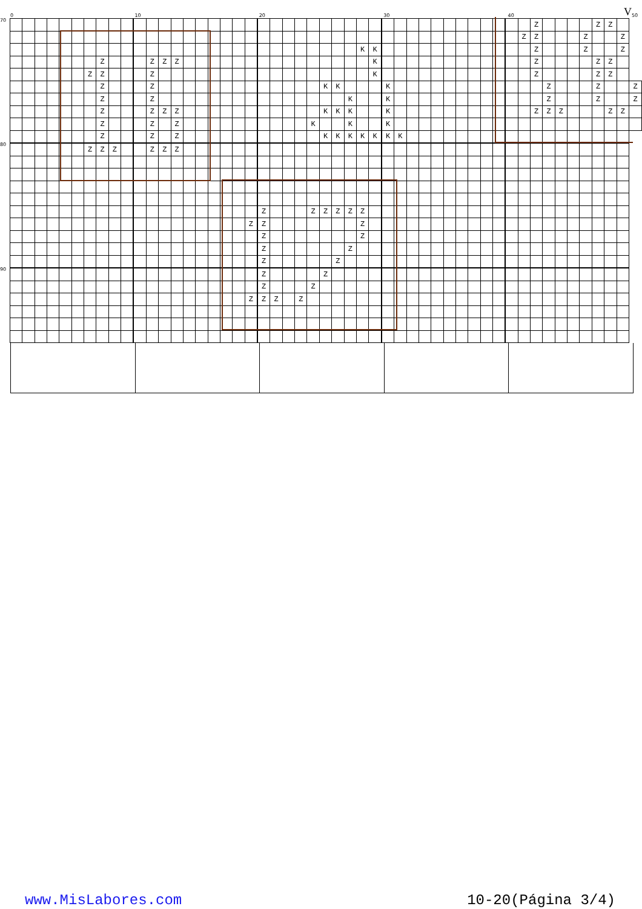0 10 20 30 40 V 50
| 70 | | | | | | | | | | | | | | | | | | | | | | | | | | | | | | | | | | | | | | | | | | | Z | | | | | Z | Z | | |
| | | | | | | | | | | | | | | | | | | | | | | | | | | | | | | | | | | | | | | | | | | Z | Z | | | | Z | | | Z | |
| | | | | | | | | | | | | | | | | | | | | | | | | | | | | | K | K | | | | | | | | | | | | | Z | | | | Z | | | Z | |
| | | | | | | | | Z | | | | Z | Z | Z | | | | | | | | | | | | | | | | K | | | | | | | | | | | | | Z | | | | | Z | Z | | |
| | | | | | | | Z | Z | | | | Z | | | | | | | | | | | | | | | | | | K | | | | | | | | | | | | | Z | | | | | Z | Z | | |
| | | | | | | | | Z | | | | Z | | | | | | | | | | | | | | K | K | | | | K | | | | | | | | | | | | | Z | | | | Z | | | Z |
| | | | | | | | | Z | | | | Z | | | | | | | | | | | | | | | | K | | | K | | | | | | | | | | | | | Z | | | | Z | | | Z |
| | | | | | | | | Z | | | | Z | Z | Z | | | | | | | | | | | | K | K | K | | | K | | | | | | | | | | | | Z | Z | Z | | | | Z | Z | |
| | | | | | | | | Z | | | | Z | | Z | | | | | | | | | | | K | | | K | | | K | | | | | | | | | | | | | | | | | | | | |
| | | | | | | | | Z | | | | Z | | Z | | | | | | | | | | | | K | K | K | K | K | K | K | | | | | | | | | | | | | | | | | | | |
| 80 | | | | | | | Z | Z | Z | | | Z | Z | Z | | | | | | | | | | | | | | | | | | | | | | | | | | | | | | | | | | | | | |
| | | | | | | | | | | | | | | | | | | | | | Z | | | | Z | Z | Z | Z | Z | | | | | | | | | | | | | | | | | | | | | | |
| | | | | | | | | | | | | | | | | | | | | Z | Z | | | | | | | | Z | | | | | | | | | | | | | | | | | | | | | | |
| | | | | | | | | | | | | | | | | | | | | | Z | | | | | | | | Z | | | | | | | | | | | | | | | | | | | | | | |
| | | | | | | | | | | | | | | | | | | | | | Z | | | | | | | Z | | | | | | | | | | | | | | | | | | | | | | | |
| | | | | | | | | | | | | | | | | | | | | | Z | | | | | | Z | | | | | | | | | | | | | | | | | | | | | | | | |
| 90 | | | | | | | | | | | | | | | | | | | | | Z | | | | | Z | | | | | | | | | | | | | | | | | | | | | | | | | |
| | | | | | | | | | | | | | | | | | | | | | Z | | | | Z | | | | | | | | | | | | | | | | | | | | | | | | | | |
| | | | | | | | | | | | | | | | | | | | | Z | Z | Z | | Z | | | | | | | | | | | | | | | | | | | | | | | | | | | |
www.MisLabores.com 10-20(Página 3/4)